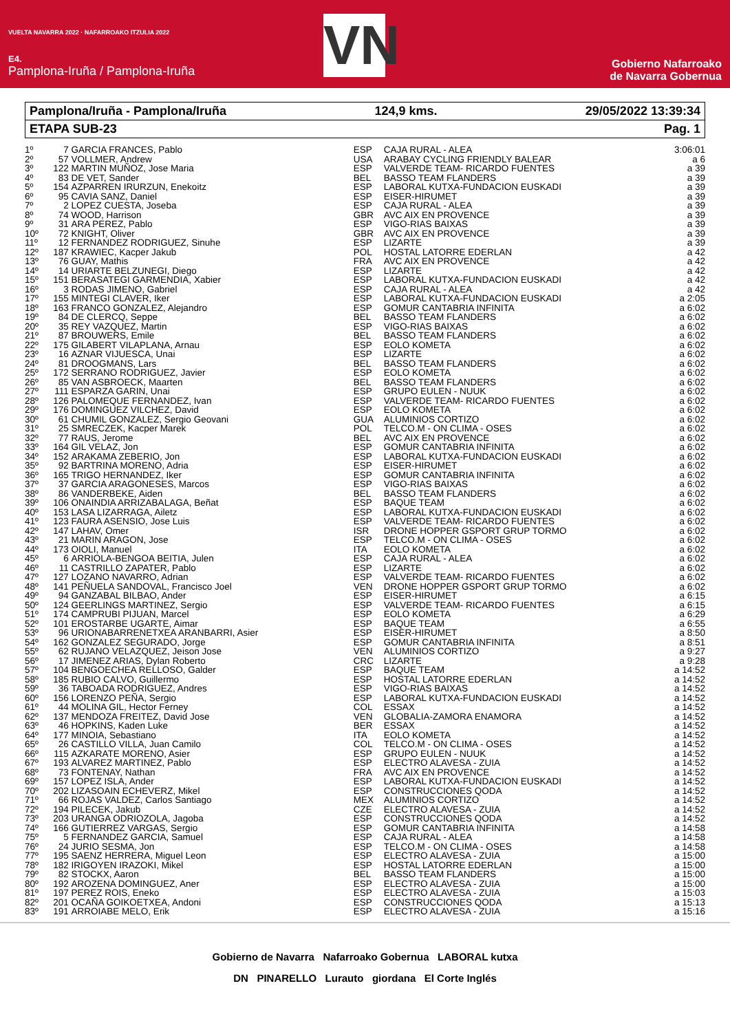VUELTA NAVARRA 2022 · NAFARROAKO ITZULIA 2022
E4.
Pamplona-Iruña / Pamplona-Iruña
VN
Gobierno Nafarroako
de Navarra Gobernua
Pamplona/Iruña - Pamplona/Iruña 124,9 kms. 29/05/2022 13:39:34
ETAPA SUB-23 Pag. 1
| 1º | 7 | GARCIA FRANCES, Pablo | ESP | CAJA RURAL - ALEA | 3:06:01 |
| 2º | 57 | VOLLMER, Andrew | USA | ARABAY CYCLING FRIENDLY BALEAR | a 6 |
| 3º | 122 | MARTIN MUÑOZ, Jose Maria | ESP | VALVERDE TEAM- RICARDO FUENTES | a 39 |
| 4º | 83 | DE VET, Sander | BEL | BASSO TEAM FLANDERS | a 39 |
| 5º | 154 | AZPARREN IRURZUN, Enekoitz | ESP | LABORAL KUTXA-FUNDACION EUSKADI | a 39 |
| 6º | 95 | CAVIA SANZ, Daniel | ESP | EISER-HIRUMET | a 39 |
| 7º | 2 | LOPEZ CUESTA, Joseba | ESP | CAJA RURAL - ALEA | a 39 |
| 8º | 74 | WOOD, Harrison | GBR | AVC AIX EN PROVENCE | a 39 |
| 9º | 31 | ARA PEREZ, Pablo | ESP | VIGO-RIAS BAIXAS | a 39 |
| 10º | 72 | KNIGHT, Oliver | GBR | AVC AIX EN PROVENCE | a 39 |
| 11º | 12 | FERNANDEZ RODRIGUEZ, Sinuhe | ESP | LIZARTE | a 39 |
| 12º | 187 | KRAWIEC, Kacper Jakub | POL | HOSTAL LATORRE EDERLAN | a 42 |
| 13º | 76 | GUAY, Mathis | FRA | AVC AIX EN PROVENCE | a 42 |
| 14º | 14 | URIARTE BELZUNEGI, Diego | ESP | LIZARTE | a 42 |
| 15º | 151 | BERASATEGI GARMENDIA, Xabier | ESP | LABORAL KUTXA-FUNDACION EUSKADI | a 42 |
| 16º | 3 | RODAS JIMENO, Gabriel | ESP | CAJA RURAL - ALEA | a 42 |
| 17º | 155 | MINTEGI CLAVER, Iker | ESP | LABORAL KUTXA-FUNDACION EUSKADI | a 2:05 |
| 18º | 163 | FRANCO GONZALEZ, Alejandro | ESP | GOMUR CANTABRIA INFINITA | a 6:02 |
| 19º | 84 | DE CLERCQ, Seppe | BEL | BASSO TEAM FLANDERS | a 6:02 |
| 20º | 35 | REY VAZQUEZ, Martin | ESP | VIGO-RIAS BAIXAS | a 6:02 |
| 21º | 87 | BROUWERS, Emile | BEL | BASSO TEAM FLANDERS | a 6:02 |
| 22º | 175 | GILABERT VILAPLANA, Arnau | ESP | EOLO KOMETA | a 6:02 |
| 23º | 16 | AZNAR VIJUESCA, Unai | ESP | LIZARTE | a 6:02 |
| 24º | 81 | DROOGMANS, Lars | BEL | BASSO TEAM FLANDERS | a 6:02 |
| 25º | 172 | SERRANO RODRIGUEZ, Javier | ESP | EOLO KOMETA | a 6:02 |
| 26º | 85 | VAN ASBROECK, Maarten | BEL | BASSO TEAM FLANDERS | a 6:02 |
| 27º | 111 | ESPARZA GARIN, Unai | ESP | GRUPO EULEN - NUUK | a 6:02 |
| 28º | 126 | PALOMEQUE FERNANDEZ, Ivan | ESP | VALVERDE TEAM- RICARDO FUENTES | a 6:02 |
| 29º | 176 | DOMINGUEZ VILCHEZ, David | ESP | EOLO KOMETA | a 6:02 |
| 30º | 61 | CHUMIL GONZALEZ, Sergio Geovani | GUA | ALUMINIOS CORTIZO | a 6:02 |
| 31º | 25 | SMRECZEK, Kacper Marek | POL | TELCO.M - ON CLIMA - OSES | a 6:02 |
| 32º | 77 | RAUS, Jerome | BEL | AVC AIX EN PROVENCE | a 6:02 |
| 33º | 164 | GIL VELAZ, Jon | ESP | GOMUR CANTABRIA INFINITA | a 6:02 |
| 34º | 152 | ARAKAMA ZEBERIO, Jon | ESP | LABORAL KUTXA-FUNDACION EUSKADI | a 6:02 |
| 35º | 92 | BARTRINA MORENO, Adria | ESP | EISER-HIRUMET | a 6:02 |
| 36º | 165 | TRIGO HERNANDEZ, Iker | ESP | GOMUR CANTABRIA INFINITA | a 6:02 |
| 37º | 37 | GARCIA ARAGONESES, Marcos | ESP | VIGO-RIAS BAIXAS | a 6:02 |
| 38º | 86 | VANDERBEKE, Aiden | BEL | BASSO TEAM FLANDERS | a 6:02 |
| 39º | 106 | ONAINDIA ARRIZABALAGA, Beñat | ESP | BAQUE TEAM | a 6:02 |
| 40º | 153 | LASA LIZARRAGA, Ailetz | ESP | LABORAL KUTXA-FUNDACION EUSKADI | a 6:02 |
| 41º | 123 | FAURA ASENSIO, Jose Luis | ESP | VALVERDE TEAM- RICARDO FUENTES | a 6:02 |
| 42º | 147 | LAHAV, Omer | ISR | DRONE HOPPER GSPORT GRUP TORMO | a 6:02 |
| 43º | 21 | MARIN ARAGON, Jose | ESP | TELCO.M - ON CLIMA - OSES | a 6:02 |
| 44º | 173 | OIOLI, Manuel | ITA | EOLO KOMETA | a 6:02 |
| 45º | 6 | ARRIOLA-BENGOA BEITIA, Julen | ESP | CAJA RURAL - ALEA | a 6:02 |
| 46º | 11 | CASTRILLO ZAPATER, Pablo | ESP | LIZARTE | a 6:02 |
| 47º | 127 | LOZANO NAVARRO, Adrian | ESP | VALVERDE TEAM- RICARDO FUENTES | a 6:02 |
| 48º | 141 | PEÑUELA SANDOVAL, Francisco Joel | VEN | DRONE HOPPER GSPORT GRUP TORMO | a 6:02 |
| 49º | 94 | GANZABAL BILBAO, Ander | ESP | EISER-HIRUMET | a 6:15 |
| 50º | 124 | GEERLINGS MARTINEZ, Sergio | ESP | VALVERDE TEAM- RICARDO FUENTES | a 6:15 |
| 51º | 174 | CAMPRUBI PIJUAN, Marcel | ESP | EOLO KOMETA | a 6:29 |
| 52º | 101 | EROSTARBE UGARTE, Aimar | ESP | BAQUE TEAM | a 6:55 |
| 53º | 96 | URIONABARRENETXEA ARANBARRI, Asier | ESP | EISER-HIRUMET | a 8:50 |
| 54º | 162 | GONZALEZ SEGURADO, Jorge | ESP | GOMUR CANTABRIA INFINITA | a 8:51 |
| 55º | 62 | RUJANO VELAZQUEZ, Jeison Jose | VEN | ALUMINIOS CORTIZO | a 9:27 |
| 56º | 17 | JIMENEZ ARIAS, Dylan Roberto | CRC | LIZARTE | a 9:28 |
| 57º | 104 | BENGOECHEA RELLOSO, Galder | ESP | BAQUE TEAM | a 14:52 |
| 58º | 185 | RUBIO CALVO, Guillermo | ESP | HOSTAL LATORRE EDERLAN | a 14:52 |
| 59º | 36 | TABOADA RODRIGUEZ, Andres | ESP | VIGO-RIAS BAIXAS | a 14:52 |
| 60º | 156 | LORENZO PEÑA, Sergio | ESP | LABORAL KUTXA-FUNDACION EUSKADI | a 14:52 |
| 61º | 44 | MOLINA GIL, Hector Ferney | COL | ESSAX | a 14:52 |
| 62º | 137 | MENDOZA FREITEZ, David Jose | VEN | GLOBALIA-ZAMORA ENAMORA | a 14:52 |
| 63º | 46 | HOPKINS, Kaden Luke | BER | ESSAX | a 14:52 |
| 64º | 177 | MINOIA, Sebastiano | ITA | EOLO KOMETA | a 14:52 |
| 65º | 26 | CASTILLO VILLA, Juan Camilo | COL | TELCO.M - ON CLIMA - OSES | a 14:52 |
| 66º | 115 | AZKARATE MORENO, Asier | ESP | GRUPO EULEN - NUUK | a 14:52 |
| 67º | 193 | ALVAREZ MARTINEZ, Pablo | ESP | ELECTRO ALAVESA - ZUIA | a 14:52 |
| 68º | 73 | FONTENAY, Nathan | FRA | AVC AIX EN PROVENCE | a 14:52 |
| 69º | 157 | LOPEZ ISLA, Ander | ESP | LABORAL KUTXA-FUNDACION EUSKADI | a 14:52 |
| 70º | 202 | LIZASOAIN ECHEVERZ, Mikel | ESP | CONSTRUCCIONES QODA | a 14:52 |
| 71º | 66 | ROJAS VALDEZ, Carlos Santiago | MEX | ALUMINIOS CORTIZO | a 14:52 |
| 72º | 194 | PILECEK, Jakub | CZE | ELECTRO ALAVESA - ZUIA | a 14:52 |
| 73º | 203 | URANGA ODRIOZOLA, Jagoba | ESP | CONSTRUCCIONES QODA | a 14:52 |
| 74º | 166 | GUTIERREZ VARGAS, Sergio | ESP | GOMUR CANTABRIA INFINITA | a 14:58 |
| 75º | 5 | FERNANDEZ GARCIA, Samuel | ESP | CAJA RURAL - ALEA | a 14:58 |
| 76º | 24 | JURIO SESMA, Jon | ESP | TELCO.M - ON CLIMA - OSES | a 14:58 |
| 77º | 195 | SAENZ HERRERA, Miguel Leon | ESP | ELECTRO ALAVESA - ZUIA | a 15:00 |
| 78º | 182 | IRIGOYEN IRAZOKI, Mikel | ESP | HOSTAL LATORRE EDERLAN | a 15:00 |
| 79º | 82 | STOCKX, Aaron | BEL | BASSO TEAM FLANDERS | a 15:00 |
| 80º | 192 | AROZENA DOMINGUEZ, Aner | ESP | ELECTRO ALAVESA - ZUIA | a 15:00 |
| 81º | 197 | PEREZ ROIS, Eneko | ESP | ELECTRO ALAVESA - ZUIA | a 15:03 |
| 82º | 201 | OCAÑA GOIKOETXEA, Andoni | ESP | CONSTRUCCIONES QODA | a 15:13 |
| 83º | 191 | ARROIABE MELO, Erik | ESP | ELECTRO ALAVESA - ZUIA | a 15:16 |
Gobierno de Navarra Nafarroako Gobernua LABORAL kutxa
DN PINARELLO Lurauto giordana El Corte Inglés